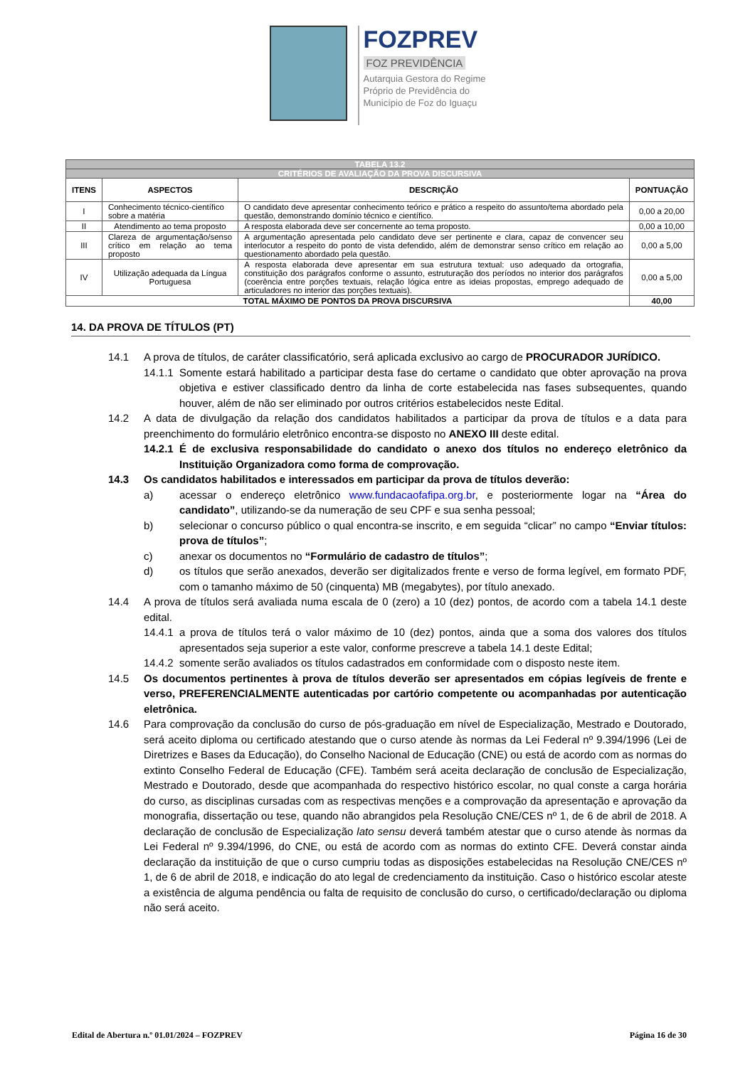FOZPREV
FOZ PREVIDÊNCIA
Autarquia Gestora do Regime
Próprio de Previdência do
Município de Foz do Iguaçu
| TABELA 13.2 | | | |
| CRITÉRIOS DE AVALIAÇÃO DA PROVA DISCURSIVA | | | |
| ITENS | ASPECTOS | DESCRIÇÃO | PONTUAÇÃO |
| I | Conhecimento técnico-científico sobre a matéria | O candidato deve apresentar conhecimento teórico e prático a respeito do assunto/tema abordado pela questão, demonstrando domínio técnico e científico. | 0,00 a 20,00 |
| II | Atendimento ao tema proposto | A resposta elaborada deve ser concernente ao tema proposto. | 0,00 a 10,00 |
| III | Clareza de argumentação/senso crítico em relação ao tema proposto | A argumentação apresentada pelo candidato deve ser pertinente e clara, capaz de convencer seu interlocutor a respeito do ponto de vista defendido, além de demonstrar senso crítico em relação ao questionamento abordado pela questão. | 0,00 a 5,00 |
| IV | Utilização adequada da Língua Portuguesa | A resposta elaborada deve apresentar em sua estrutura textual: uso adequado da ortografia, constituição dos parágrafos conforme o assunto, estruturação dos períodos no interior dos parágrafos (coerência entre porções textuais, relação lógica entre as ideias propostas, emprego adequado de articuladores no interior das porções textuais). | 0,00 a 5,00 |
| TOTAL MÁXIMO DE PONTOS DA PROVA DISCURSIVA | | | 40,00 |
14. DA PROVA DE TÍTULOS (PT)
14.1 A prova de títulos, de caráter classificatório, será aplicada exclusivo ao cargo de PROCURADOR JURÍDICO.
14.1.1 Somente estará habilitado a participar desta fase do certame o candidato que obter aprovação na prova objetiva e estiver classificado dentro da linha de corte estabelecida nas fases subsequentes, quando houver, além de não ser eliminado por outros critérios estabelecidos neste Edital.
14.2 A data de divulgação da relação dos candidatos habilitados a participar da prova de títulos e a data para preenchimento do formulário eletrônico encontra-se disposto no ANEXO III deste edital.
14.2.1 É de exclusiva responsabilidade do candidato o anexo dos títulos no endereço eletrônico da Instituição Organizadora como forma de comprovação.
14.3 Os candidatos habilitados e interessados em participar da prova de títulos deverão:
a) acessar o endereço eletrônico www.fundacaofafipa.org.br, e posteriormente logar na “Área do candidato”, utilizando-se da numeração de seu CPF e sua senha pessoal;
b) selecionar o concurso público o qual encontra-se inscrito, e em seguida “clicar” no campo “Enviar títulos: prova de títulos”;
c) anexar os documentos no “Formulário de cadastro de títulos”;
d) os títulos que serão anexados, deverão ser digitalizados frente e verso de forma legível, em formato PDF, com o tamanho máximo de 50 (cinquenta) MB (megabytes), por título anexado.
14.4 A prova de títulos será avaliada numa escala de 0 (zero) a 10 (dez) pontos, de acordo com a tabela 14.1 deste edital.
14.4.1 a prova de títulos terá o valor máximo de 10 (dez) pontos, ainda que a soma dos valores dos títulos apresentados seja superior a este valor, conforme prescreve a tabela 14.1 deste Edital;
14.4.2 somente serão avaliados os títulos cadastrados em conformidade com o disposto neste item.
14.5 Os documentos pertinentes à prova de títulos deverão ser apresentados em cópias legíveis de frente e verso, PREFERENCIALMENTE autenticadas por cartório competente ou acompanhadas por autenticação eletrônica.
14.6 Para comprovação da conclusão do curso de pós-graduação em nível de Especialização, Mestrado e Doutorado, será aceito diploma ou certificado atestando que o curso atende às normas da Lei Federal nº 9.394/1996 (Lei de Diretrizes e Bases da Educação), do Conselho Nacional de Educação (CNE) ou está de acordo com as normas do extinto Conselho Federal de Educação (CFE). Também será aceita declaração de conclusão de Especialização, Mestrado e Doutorado, desde que acompanhada do respectivo histórico escolar, no qual conste a carga horária do curso, as disciplinas cursadas com as respectivas menções e a comprovação da apresentação e aprovação da monografia, dissertação ou tese, quando não abrangidos pela Resolução CNE/CES nº 1, de 6 de abril de 2018. A declaração de conclusão de Especialização lato sensu deverá também atestar que o curso atende às normas da Lei Federal nº 9.394/1996, do CNE, ou está de acordo com as normas do extinto CFE. Deverá constar ainda declaração da instituição de que o curso cumpriu todas as disposições estabelecidas na Resolução CNE/CES nº 1, de 6 de abril de 2018, e indicação do ato legal de credenciamento da instituição. Caso o histórico escolar ateste a existência de alguma pendência ou falta de requisito de conclusão do curso, o certificado/declaração ou diploma não será aceito.
Edital de Abertura n.º 01.01/2024 – FOZPREV Página 16 de 30